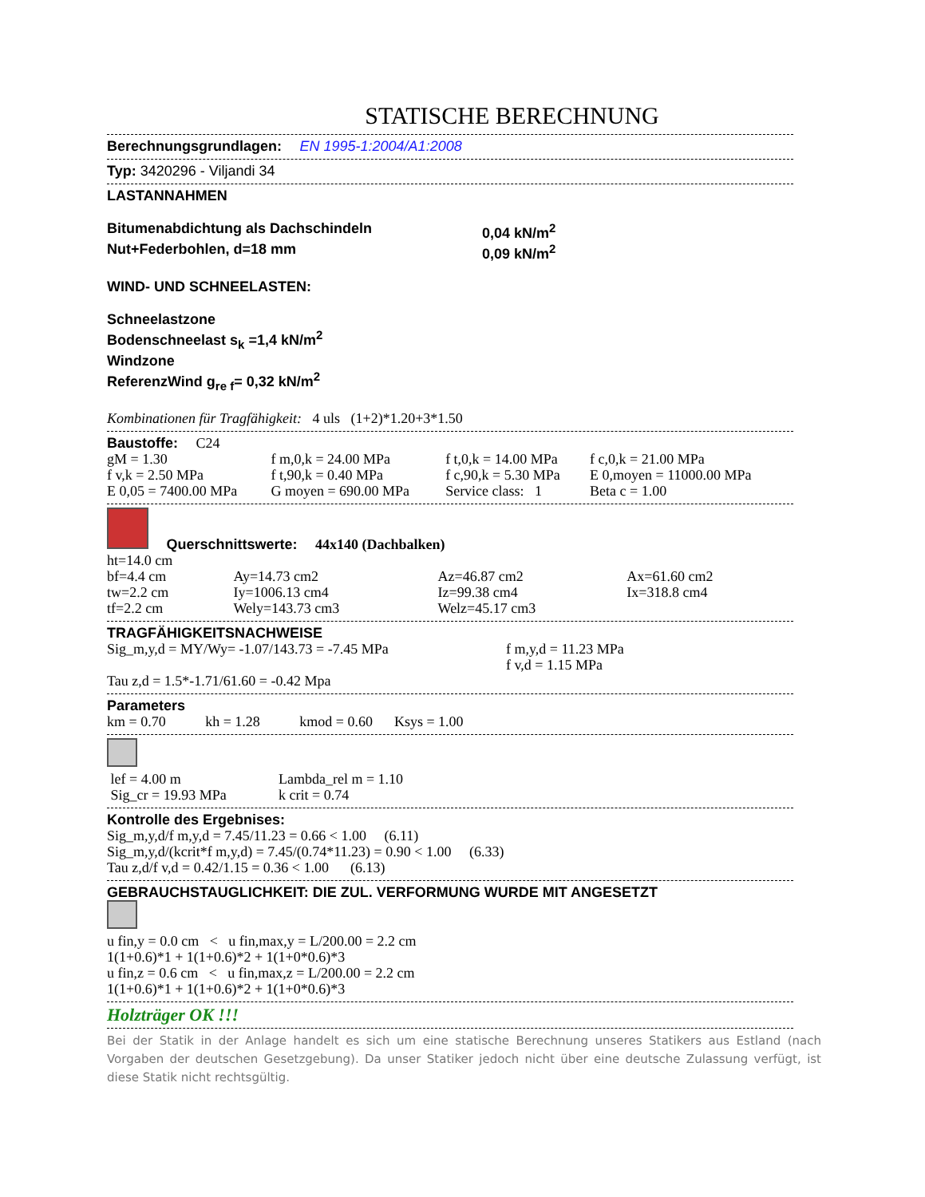STATISCHE BERECHNUNG
Berechnungsgrundlagen: EN 1995-1:2004/A1:2008
Typ: 3420296 - Viljandi 34
LASTANNAHMEN
| Bitumenabdichtung als Dachschindeln | 0,04 kN/m<sup>2</sup> |
| Nut+Federbohlen, d=18 mm | 0,09 kN/m<sup>2</sup> |
WIND- UND SCHNEELASTEN:
Schneelastzone
Bodenschneelast s<sub>k</sub> =1,4 kN/m<sup>2</sup>
Windzone
ReferenzWind g<sub>re f</sub>= 0,32 kN/m<sup>2</sup>
Kombinationen für Tragfähigkeit: 4 uls (1+2)*1.20+3*1.50
Baustoffe: C24
| gM = 1.30 | f m,0,k = 24.00 MPa | f t,0,k = 14.00 MPa | f c,0,k = 21.00 MPa |
| f v,k = 2.50 MPa | f t,90,k = 0.40 MPa | f c,90,k = 5.30 MPa | E 0,moyen = 11000.00 MPa |
| E 0,05 = 7400.00 MPa | G moyen = 690.00 MPa | Service class: 1 | Beta c = 1.00 |
Querschnittswerte: 44x140 (Dachbalken)
| ht=14.0 cm | | | |
| bf=4.4 cm | Ay=14.73 cm2 | Az=46.87 cm2 | Ax=61.60 cm2 |
| tw=2.2 cm | Iy=1006.13 cm4 | Iz=99.38 cm4 | Ix=318.8 cm4 |
| tf=2.2 cm | Wely=143.73 cm3 | Welz=45.17 cm3 | |
TRAGFÄHIGKEITSNACHWEISE
| Sig_m,y,d = MY/Wy= -1.07/143.73 = -7.45 MPa | f m,y,d = 11.23 MPa f v,d = 1.15 MPa |
Tau z,d = 1.5*-1.71/61.60 = -0.42 Mpa
Parameters
km = 0.70 kh = 1.28 kmod = 0.60 Ksys = 1.00
| lef = 4.00 m | Lambda_rel m = 1.10 |
| Sig_cr = 19.93 MPa | k crit = 0.74 |
Kontrolle des Ergebnises:
Sig_m,y,d/f m,y,d = 7.45/11.23 = 0.66 < 1.00 (6.11)
Sig_m,y,d/(kcrit*f m,y,d) = 7.45/(0.74*11.23) = 0.90 < 1.00 (6.33)
Tau z,d/f v,d = 0.42/1.15 = 0.36 < 1.00 (6.13)
GEBRAUCHSTAUGLICHKEIT: DIE ZUL. VERFORMUNG WURDE MIT ANGESETZT
u fin,y = 0.0 cm < u fin,max,y = L/200.00 = 2.2 cm
1(1+0.6)*1 + 1(1+0.6)*2 + 1(1+0*0.6)*3
u fin,z = 0.6 cm < u fin,max,z = L/200.00 = 2.2 cm
1(1+0.6)*1 + 1(1+0.6)*2 + 1(1+0*0.6)*3
Holzträger OK !!!
Bei der Statik in der Anlage handelt es sich um eine statische Berechnung unseres Statikers aus Estland (nach Vorgaben der deutschen Gesetzgebung). Da unser Statiker jedoch nicht über eine deutsche Zulassung verfügt, ist diese Statik nicht rechtsgültig.